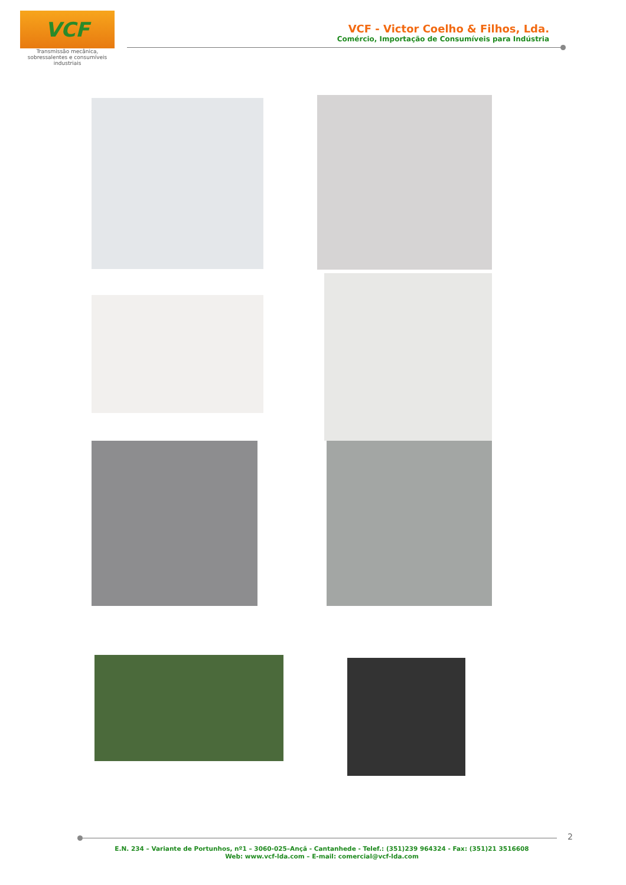VCF
Transmissão mecânica,
sobressalentes e consumíveis
industriais
VCF - Victor Coelho & Filhos, Lda.
Comércio, Importação de Consumíveis para Indústria
2
E.N. 234 – Variante de Portunhos, nº1 – 3060-025–Ançã - Cantanhede - Telef.: (351)239 964324 - Fax: (351)21 3516608
Web: www.vcf-lda.com – E-mail: comercial@vcf-lda.com